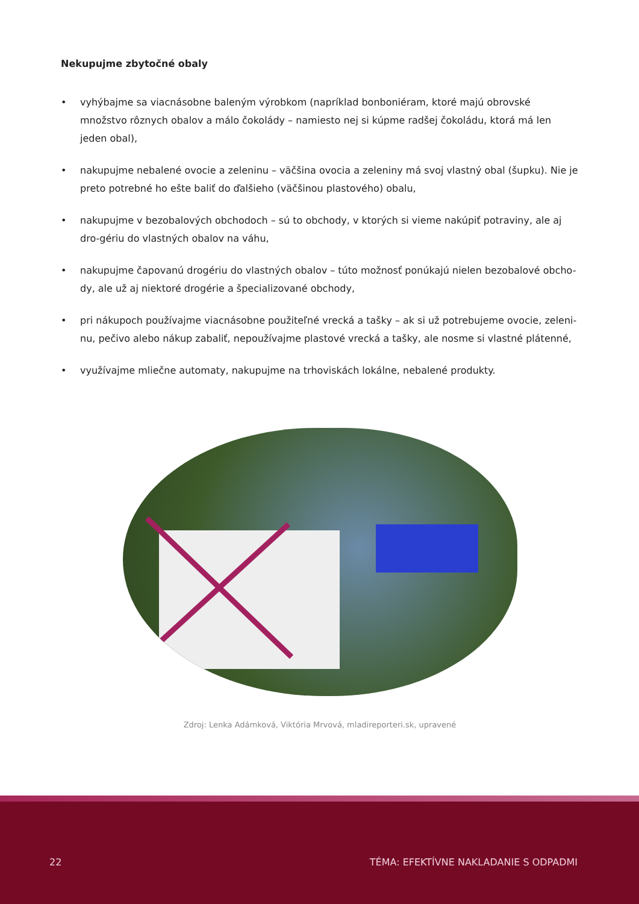Nekupujme zbytočné obaly
• vyhýbajme sa viacnásobne baleným výrobkom (napríklad bonboniéram, ktoré majú obrovské množstvo rôznych obalov a málo čokolády – namiesto nej si kúpme radšej čokoládu, ktorá má len jeden obal),
• nakupujme nebalené ovocie a zeleninu – väčšina ovocia a zeleniny má svoj vlastný obal (šupku). Nie je preto potrebné ho ešte baliť do ďalšieho (väčšinou plastového) obalu,
• nakupujme v bezobalových obchodoch – sú to obchody, v ktorých si vieme nakúpiť potraviny, ale aj dro-gériu do vlastných obalov na váhu,
• nakupujme čapovanú drogériu do vlastných obalov – túto možnosť ponúkajú nielen bezobalové obcho-dy, ale už aj niektoré drogérie a špecializované obchody,
• pri nákupoch používajme viacnásobne použiteľné vrecká a tašky – ak si už potrebujeme ovocie, zeleni-nu, pečivo alebo nákup zabaliť, nepoužívajme plastové vrecká a tašky, ale nosme si vlastné plátenné,
• využívajme mliečne automaty, nakupujme na trhoviskách lokálne, nebalené produkty.
Zdroj: Lenka Adámková, Viktória Mrvová, mladireporteri.sk, upravené
22 TÉMA: EFEKTÍVNE NAKLADANIE S ODPADMI